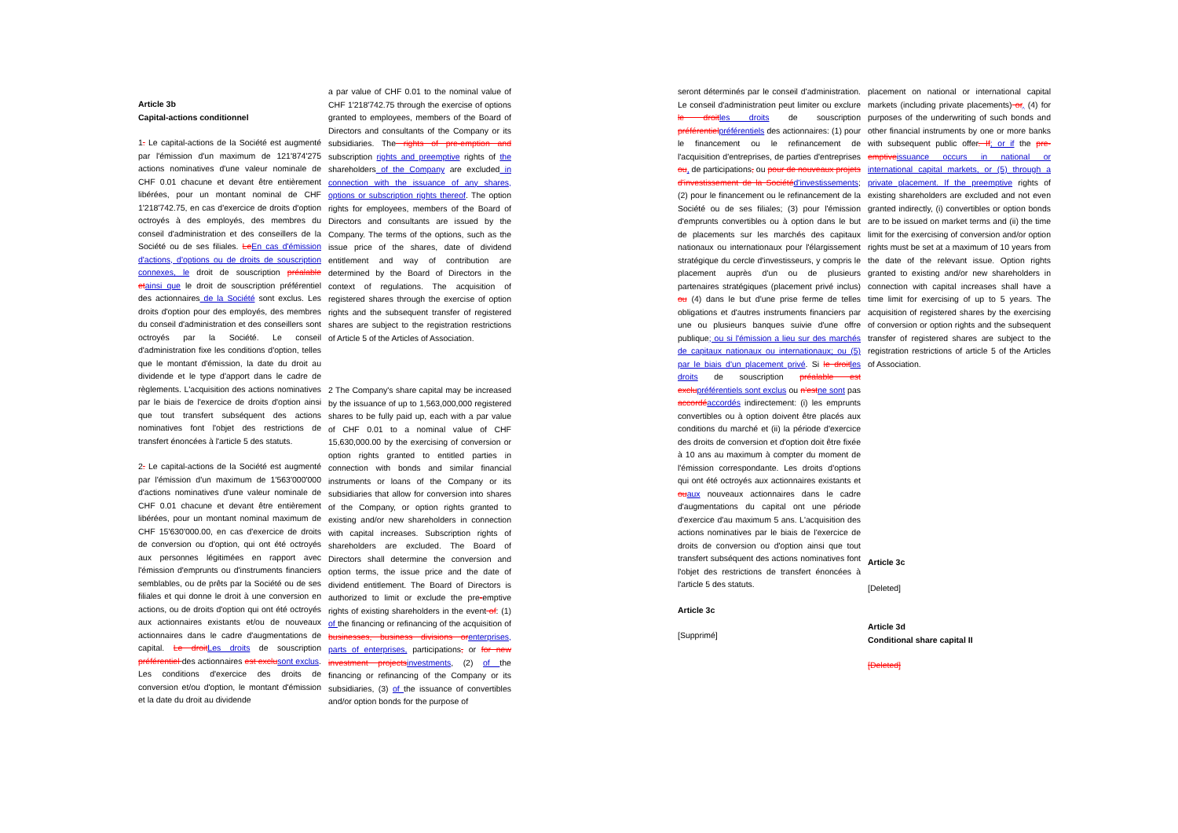Article 3b
Capital-actions conditionnel
1. Le capital-actions de la Société est augmenté par l'émission d'un maximum de 121'874'275 actions nominatives d'une valeur nominale de CHF 0.01 chacune et devant être entièrement libérées, pour un montant nominal de CHF 1'218'742.75, en cas d'exercice de droits d'option octroyés à des employés, des membres du conseil d'administration et des conseillers de la Société ou de ses filiales. Le En cas d'émission d'actions, d'options ou de droits de souscription connexes, le droit de souscription préalable et ainsi que le droit de souscription préférentiel des actionnaires de la Société sont exclus. Les droits d'option pour des employés, des membres du conseil d'administration et des conseillers sont octroyés par la Société. Le conseil d'administration fixe les conditions d'option, telles que le montant d'émission, la date du droit au dividende et le type d'apport dans le cadre de règlements. L'acquisition des actions nominatives par le biais de l'exercice de droits d'option ainsi que tout transfert subséquent des actions nominatives font l'objet des restrictions de transfert énoncées à l'article 5 des statuts.
2. Le capital-actions de la Société est augmenté par l'émission d'un maximum de 1'563'000'000 d'actions nominatives d'une valeur nominale de CHF 0.01 chacune et devant être entièrement libérées, pour un montant nominal maximum de CHF 15'630'000.00, en cas d'exercice de droits de conversion ou d'option, qui ont été octroyés aux personnes légitimées en rapport avec l'émission d'emprunts ou d'instruments financiers semblables, ou de prêts par la Société ou de ses filiales et qui donne le droit à une conversion en actions, ou de droits d'option qui ont été octroyés aux actionnaires existants et/ou de nouveaux actionnaires dans le cadre d'augmentations de capital. Le droit Les droits de souscription préférentiel des actionnaires est exclu sont exclus. Les conditions d'exercice des droits de conversion et/ou d'option, le montant d'émission et la date du droit au dividende
a par value of CHF 0.01 to the nominal value of CHF 1'218'742.75 through the exercise of options granted to employees, members of the Board of Directors and consultants of the Company or its subsidiaries. The rights of pre-emption and subscription rights and preemptive rights of the shareholders of the Company are excluded in connection with the issuance of any shares, options or subscription rights thereof. The option rights for employees, members of the Board of Directors and consultants are issued by the Company. The terms of the options, such as the issue price of the shares, date of dividend entitlement and way of contribution are determined by the Board of Directors in the context of regulations. The acquisition of registered shares through the exercise of option rights and the subsequent transfer of registered shares are subject to the registration restrictions of Article 5 of the Articles of Association.
2 The Company's share capital may be increased by the issuance of up to 1,563,000,000 registered shares to be fully paid up, each with a par value of CHF 0.01 to a nominal value of CHF 15,630,000.00 by the exercising of conversion or option rights granted to entitled parties in connection with bonds and similar financial instruments or loans of the Company or its subsidiaries that allow for conversion into shares of the Company, or option rights granted to existing and/or new shareholders in connection with capital increases. Subscription rights of shareholders are excluded. The Board of Directors shall determine the conversion and option terms, the issue price and the date of dividend entitlement. The Board of Directors is authorized to limit or exclude the pre-emptive rights of existing shareholders in the event of: (1) of the financing or refinancing of the acquisition of businesses, business divisions or enterprises, parts of enterprises, participations, or for new investment projects investments, (2) of the financing or refinancing of the Company or its subsidiaries, (3) of the issuance of convertibles and/or option bonds for the purpose of
seront déterminés par le conseil d'administration. Le conseil d'administration peut limiter ou exclure le droit les droits de souscription préférentiel préférentiels des actionnaires: (1) pour le financement ou le refinancement de l'acquisition d'entreprises, de parties d'entreprises ou, de participations, ou pour de nouveaux projets d'investissement de la Société d'investissements; (2) pour le financement ou le refinancement de la Société ou de ses filiales; (3) pour l'émission d'emprunts convertibles ou à option dans le but de placements sur les marchés des capitaux nationaux ou internationaux pour l'élargissement stratégique du cercle d'investisseurs, y compris le placement auprès d'un ou de plusieurs partenaires stratégiques (placement privé inclus) ou (4) dans le but d'une prise ferme de telles obligations et d'autres instruments financiers par une ou plusieurs banques suivie d'une offre publique; ou si l'émission a lieu sur des marchés de capitaux nationaux ou internationaux; ou (5) par le biais d'un placement privé. Si le droit les droits de souscription préalable est exclu préférentiels sont exclus ou n'est ne sont pas accordé accordés indirectement: (i) les emprunts convertibles ou à option doivent être placés aux conditions du marché et (ii) la période d'exercice des droits de conversion et d'option doit être fixée à 10 ans au maximum à compter du moment de l'émission correspondante. Les droits d'options qui ont été octroyés aux actionnaires existants et ou aux nouveaux actionnaires dans le cadre d'augmentations du capital ont une période d'exercice d'au maximum 5 ans. L'acquisition des actions nominatives par le biais de l'exercice de droits de conversion ou d'option ainsi que tout transfert subséquent des actions nominatives font l'objet des restrictions de transfert énoncées à l'article 5 des statuts.
Article 3c
[Supprimé]
placement on national or international capital markets (including private placements) or, (4) for purposes of the underwriting of such bonds and other financial instruments by one or more banks with subsequent public offer. If; or if the pre-emptive issuance occurs in national or international capital markets, or (5) through a private placement. If the preemptive rights of existing shareholders are excluded and not even granted indirectly, (i) convertibles or option bonds are to be issued on market terms and (ii) the time limit for the exercising of conversion and/or option rights must be set at a maximum of 10 years from the date of the relevant issue. Option rights granted to existing and/or new shareholders in connection with capital increases shall have a time limit for exercising of up to 5 years. The acquisition of registered shares by the exercising of conversion or option rights and the subsequent transfer of registered shares are subject to the registration restrictions of article 5 of the Articles of Association.
Article 3c
[Deleted]
Article 3d
Conditional share capital II
[Deleted]